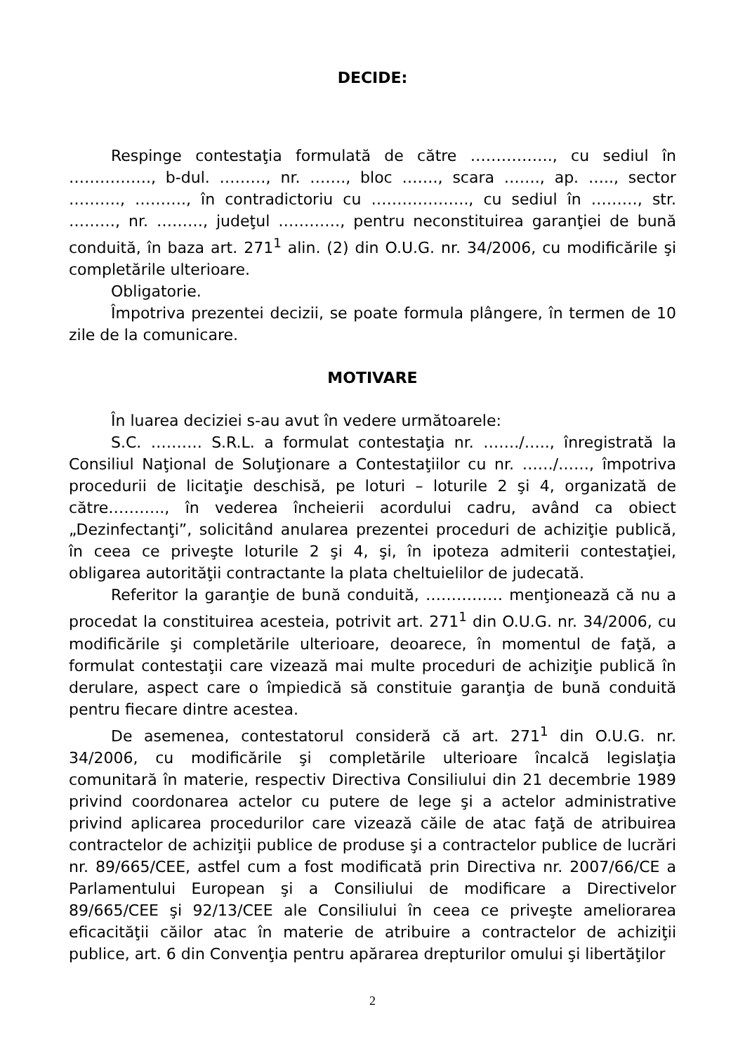DECIDE:
Respinge contestaţia formulată de către ……………., cu sediul în ……………., b-dul. ………, nr. ……., bloc ……., scara ……., ap. ….., sector ………., ………., în contradictoriu cu ………………., cu sediul în ………, str. ………, nr. ………, judeţul …………, pentru neconstituirea garanţiei de bună conduită, în baza art. 271<sup>1</sup> alin. (2) din O.U.G. nr. 34/2006, cu modificările şi completările ulterioare.
Obligatorie.
Împotriva prezentei decizii, se poate formula plângere, în termen de 10 zile de la comunicare.
MOTIVARE
În luarea deciziei s-au avut în vedere următoarele:
S.C. ………. S.R.L. a formulat contestaţia nr. ……./….., înregistrată la Consiliul Naţional de Soluţionare a Contestaţiilor cu nr. ……/……, împotriva procedurii de licitaţie deschisă, pe loturi – loturile 2 şi 4, organizată de către……….., în vederea încheierii acordului cadru, având ca obiect „Dezinfectanţi”, solicitând anularea prezentei proceduri de achiziţie publică, în ceea ce priveşte loturile 2 şi 4, şi, în ipoteza admiterii contestaţiei, obligarea autorităţii contractante la plata cheltuielilor de judecată.
Referitor la garanţie de bună conduită, …………… menţionează că nu a procedat la constituirea acesteia, potrivit art. 271<sup>1</sup> din O.U.G. nr. 34/2006, cu modificările şi completările ulterioare, deoarece, în momentul de faţă, a formulat contestaţii care vizează mai multe proceduri de achiziţie publică în derulare, aspect care o împiedică să constituie garanţia de bună conduită pentru fiecare dintre acestea.
De asemenea, contestatorul consideră că art. 271<sup>1</sup> din O.U.G. nr. 34/2006, cu modificările şi completările ulterioare încalcă legislaţia comunitară în materie, respectiv Directiva Consiliului din 21 decembrie 1989 privind coordonarea actelor cu putere de lege şi a actelor administrative privind aplicarea procedurilor care vizează căile de atac faţă de atribuirea contractelor de achiziţii publice de produse şi a contractelor publice de lucrări nr. 89/665/CEE, astfel cum a fost modificată prin Directiva nr. 2007/66/CE a Parlamentului European şi a Consiliului de modificare a Directivelor 89/665/CEE şi 92/13/CEE ale Consiliului în ceea ce priveşte ameliorarea eficacităţii căilor atac în materie de atribuire a contractelor de achiziţii publice, art. 6 din Convenţia pentru apărarea drepturilor omului şi libertăţilor
2